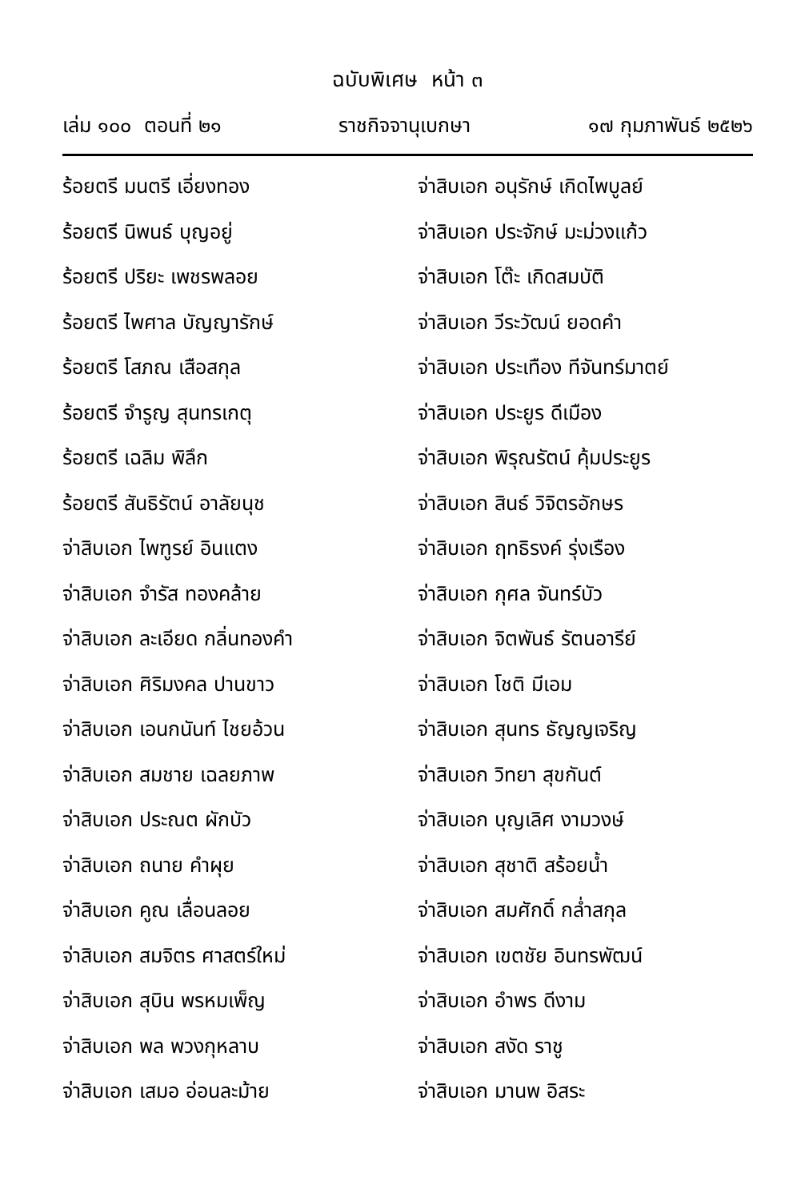ฉบับพิเศษ หน้า ๓
เล่ม ๑๐๐ ตอนที่ ๒๑ ราชกิจจานุเบกษา ๑๗ กุมภาพันธ์ ๒๕๒๖
ร้อยตรี มนตรี เอี่ยงทอง
ร้อยตรี นิพนธ์ บุญอยู่
ร้อยตรี ปริยะ เพชรพลอย
ร้อยตรี ไพศาล บัญญารักษ์
ร้อยตรี โสภณ เสือสกุล
ร้อยตรี จำรูญ สุนทรเกตุ
ร้อยตรี เฉลิม พิลึก
ร้อยตรี สันธิรัตน์ อาลัยนุช
จ่าสิบเอก ไพฑูรย์ อินแตง
จ่าสิบเอก จำรัส ทองคล้าย
จ่าสิบเอก ละเอียด กลิ่นทองคำ
จ่าสิบเอก ศิริมงคล ปานขาว
จ่าสิบเอก เอนกนันท์ ไชยอ้วน
จ่าสิบเอก สมชาย เฉลยภาพ
จ่าสิบเอก ประณต ผักบัว
จ่าสิบเอก ถนาย คำผุย
จ่าสิบเอก คูณ เลื่อนลอย
จ่าสิบเอก สมจิตร ศาสตร์ใหม่
จ่าสิบเอก สุบิน พรหมเพ็ญ
จ่าสิบเอก พล พวงกุหลาบ
จ่าสิบเอก เสมอ อ่อนละม้าย
จ่าสิบเอก อนุรักษ์ เกิดไพบูลย์
จ่าสิบเอก ประจักษ์ มะม่วงแก้ว
จ่าสิบเอก โต๊ะ เกิดสมบัติ
จ่าสิบเอก วีระวัฒน์ ยอดคำ
จ่าสิบเอก ประเทือง ทีจันทร์มาตย์
จ่าสิบเอก ประยูร ดีเมือง
จ่าสิบเอก พิรุณรัตน์ คุ้มประยูร
จ่าสิบเอก สินธ์ วิจิตรอักษร
จ่าสิบเอก ฤทธิรงค์ รุ่งเรือง
จ่าสิบเอก กุศล จันทร์บัว
จ่าสิบเอก จิตพันธ์ รัตนอารีย์
จ่าสิบเอก โชติ มีเอม
จ่าสิบเอก สุนทร ธัญญเจริญ
จ่าสิบเอก วิทยา สุขกันต์
จ่าสิบเอก บุญเลิศ งามวงษ์
จ่าสิบเอก สุชาติ สร้อยน้ำ
จ่าสิบเอก สมศักดิ์ กล่ำสกุล
จ่าสิบเอก เขตชัย อินทรพัฒน์
จ่าสิบเอก อำพร ดีงาม
จ่าสิบเอก สงัด ราชู
จ่าสิบเอก มานพ อิสระ